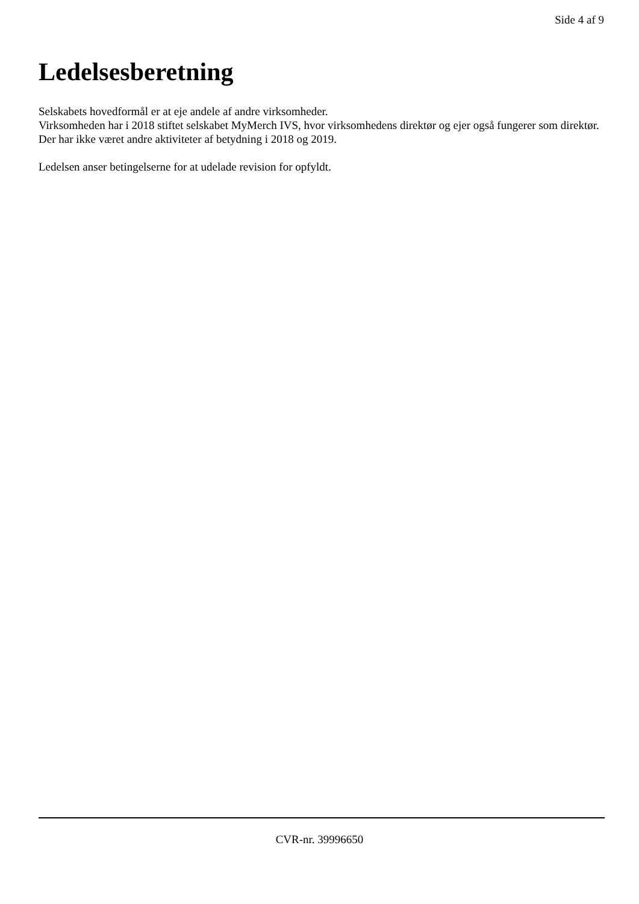Side 4 af 9
Ledelsesberetning
Selskabets hovedformål er at eje andele af andre virksomheder.
Virksomheden har i 2018 stiftet selskabet MyMerch IVS, hvor virksomhedens direktør og ejer også fungerer som direktør.
Der har ikke været andre aktiviteter af betydning i 2018 og 2019.
Ledelsen anser betingelserne for at udelade revision for opfyldt.
CVR-nr. 39996650